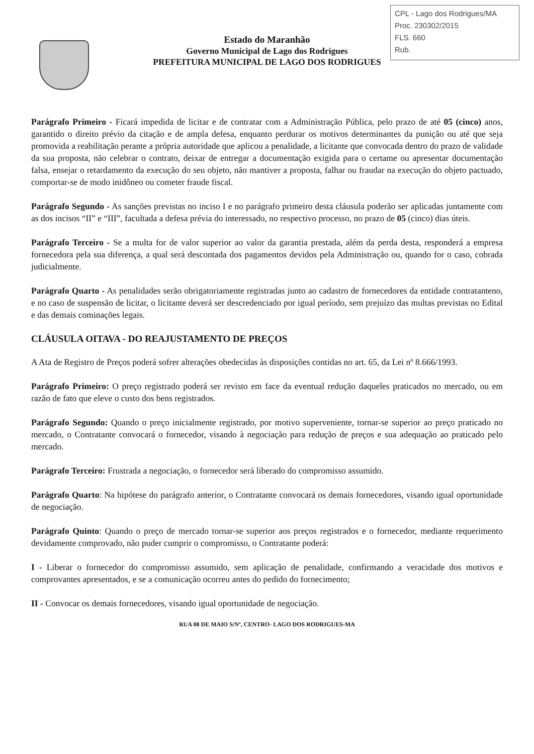CPL - Lago dos Rodrigues/MA
Proc. 230302/2015
FLS. 660
Rub.
Estado do Maranhão
Governo Municipal de Lago dos Rodrigues
PREFEITURA MUNICIPAL DE LAGO DOS RODRIGUES
Parágrafo Primeiro - Ficará impedida de licitar e de contratar com a Administração Pública, pelo prazo de até 05 (cinco) anos, garantido o direito prévio da citação e de ampla defesa, enquanto perdurar os motivos determinantes da punição ou até que seja promovida a reabilitação perante a própria autoridade que aplicou a penalidade, a licitante que convocada dentro do prazo de validade da sua proposta, não celebrar o contrato, deixar de entregar a documentação exigida para o certame ou apresentar documentação falsa, ensejar o retardamento da execução do seu objeto, não mantiver a proposta, falhar ou fraudar na execução do objeto pactuado, comportar-se de modo inidôneo ou cometer fraude fiscal.
Parágrafo Segundo - As sanções previstas no inciso I e no parágrafo primeiro desta cláusula poderão ser aplicadas juntamente com as dos incisos “II” e “III”, facultada a defesa prévia do interessado, no respectivo processo, no prazo de 05 (cinco) dias úteis.
Parágrafo Terceiro - Se a multa for de valor superior ao valor da garantia prestada, além da perda desta, responderá a empresa fornecedora pela sua diferença, a qual será descontada dos pagamentos devidos pela Administração ou, quando for o caso, cobrada judicialmente.
Parágrafo Quarto - As penalidades serão obrigatoriamente registradas junto ao cadastro de fornecedores da entidade contratanteno, e no caso de suspensão de licitar, o licitante deverá ser descredenciado por igual período, sem prejuízo das multas previstas no Edital e das demais cominações legais.
CLÁUSULA OITAVA - DO REAJUSTAMENTO DE PREÇOS
A Ata de Registro de Preços poderá sofrer alterações obedecidas às disposições contidas no art. 65, da Lei nº 8.666/1993.
Parágrafo Primeiro: O preço registrado poderá ser revisto em face da eventual redução daqueles praticados no mercado, ou em razão de fato que eleve o custo dos bens registrados.
Parágrafo Segundo: Quando o preço inicialmente registrado, por motivo superveniente, tornar-se superior ao preço praticado no mercado, o Contratante convocará o fornecedor, visando à negociação para redução de preços e sua adequação ao praticado pelo mercado.
Parágrafo Terceiro: Frustrada a negociação, o fornecedor será liberado do compromisso assumido.
Parágrafo Quarto: Na hipótese do parágrafo anterior, o Contratante convocará os demais fornecedores, visando igual oportunidade de negociação.
Parágrafo Quinto: Quando o preço de mercado tornar-se superior aos preços registrados e o fornecedor, mediante requerimento devidamente comprovado, não puder cumprir o compromisso, o Contratante poderá:
I - Liberar o fornecedor do compromisso assumido, sem aplicação de penalidade, confirmando a veracidade dos motivos e comprovantes apresentados, e se a comunicação ocorreu antes do pedido do fornecimento;
II - Convocar os demais fornecedores, visando igual oportunidade de negociação.
RUA 08 DE MAIO S/Nº, CENTRO- LAGO DOS RODRIGUES-MA